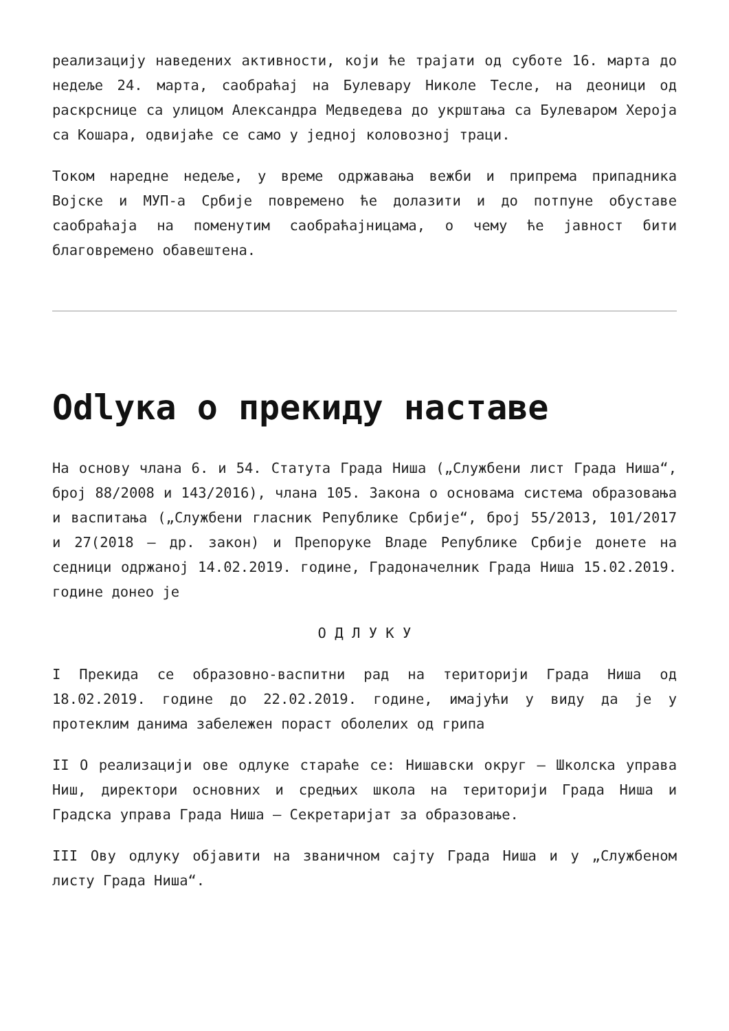реализацију наведених активности, који ће трајати од суботе 16. марта до недеље 24. марта, саобраћај на Булевару Николе Тесле, на деоници од раскрснице са улицом Александра Медведева до укрштања са Булеваром Хероја са Кошара, одвијаће се само у једној коловозној траци.
Током наредне недеље, у време одржавања вежби и припрема припадника Војске и МУП-а Србије повремено ће долазити и до потпуне обуставе саобраћаја на поменутим саобраћајницама, о чему ће јавност бити благовремено обавештена.
Odlука о прекиду наставе
На основу члана 6. и 54. Статута Града Ниша („Службени лист Града Ниша“, број 88/2008 и 143/2016), члана 105. Закона о основама система образовања и васпитања („Службени гласник Републике Србије“, број 55/2013, 101/2017 и 27(2018 – др. закон) и Препоруке Владе Републике Србије донете на седници одржаној 14.02.2019. године, Градоначелник Града Ниша 15.02.2019. године донео је
О Д Л У К У
I Прекида се образовно-васпитни рад на територији Града Ниша од 18.02.2019. године до 22.02.2019. године, имајући у виду да је у протеклим данима забележен пораст оболелих од грипа
II О реализацији ове одлуке стараће се: Нишавски округ – Школска управа Ниш, директори основних и средњих школа на територији Града Ниша и Градска управа Града Ниша – Секретаријат за образовање.
III Ову одлуку објавити на званичном сајту Града Ниша и у „Службеном листу Града Ниша“.